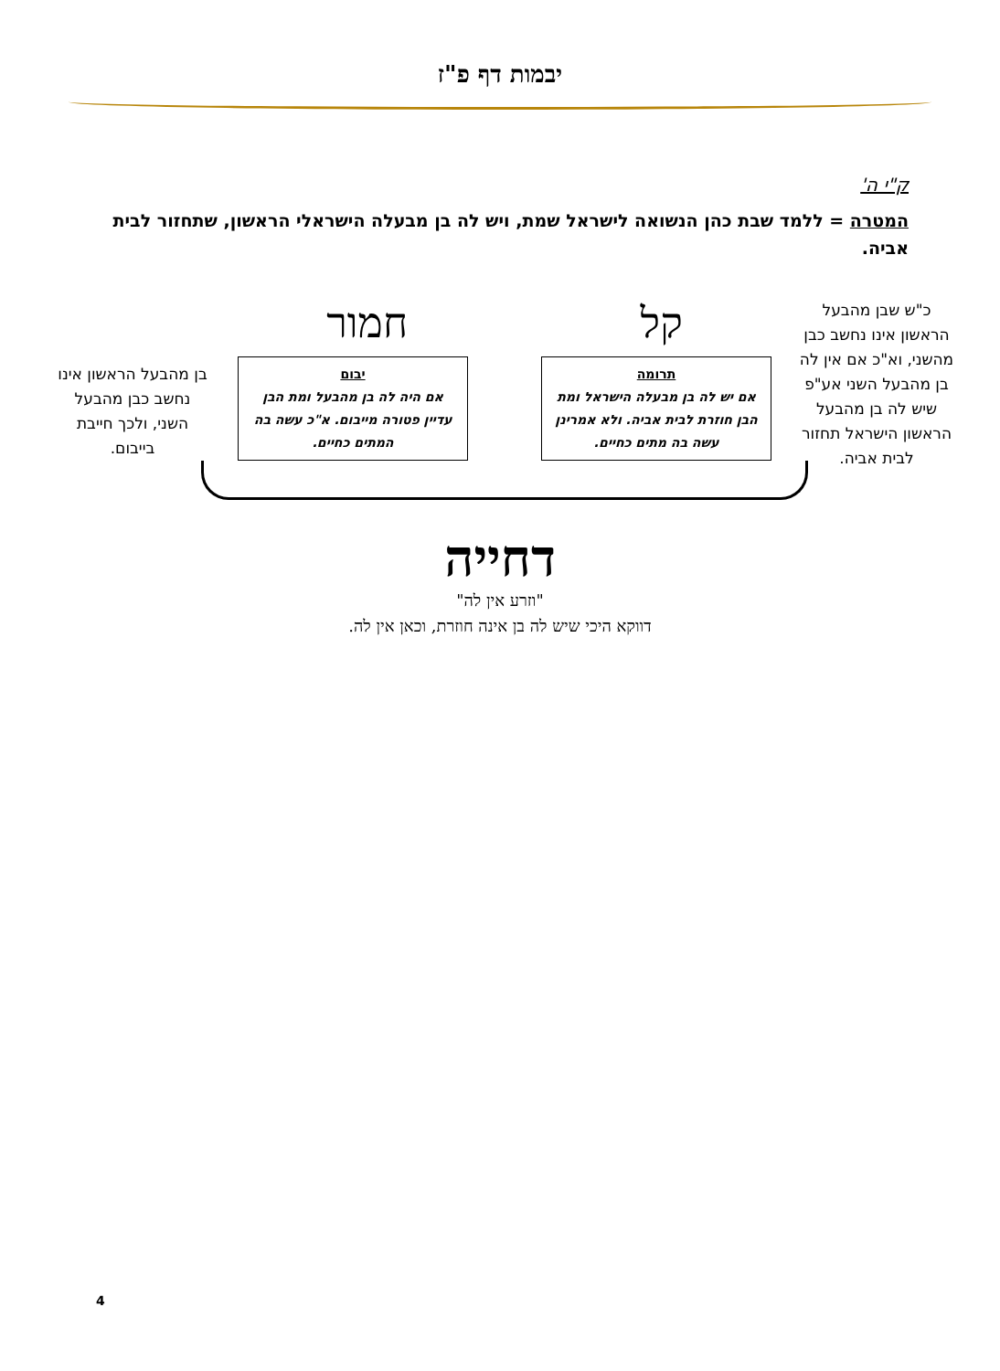יבמות דף פ"ז
ק"י ה'
המטרה = ללמד שבת כהן הנשואה לישראל שמת, ויש לה בן מבעלה הישראלי הראשון, שתחזור לבית אביה.
כ"ש שבן מהבעל הראשון אינו נחשב כבן מהשני, וא"כ אם אין לה בן מהבעל השני אע"פ שיש לה בן מהבעל הראשון הישראל תחזור לבית אביה.
קל חמור
תרומה
אם יש לה בן מבעלה הישראל ומת הבן חוזרת לבית אביה. ולא אמרינן עשה בה מתים כחיים.
יבום
אם היה לה בן מהבעל ומת הבן עדיין פטורה מייבום. א"כ עשה בה המתים כחיים.
בן מהבעל הראשון אינו נחשב כבן מהבעל השני, ולכך חייבת בייבום.
דחייה
"וזרע אין לה"
דווקא היכי שיש לה בן אינה חוזרת, וכאן אין לה.
4